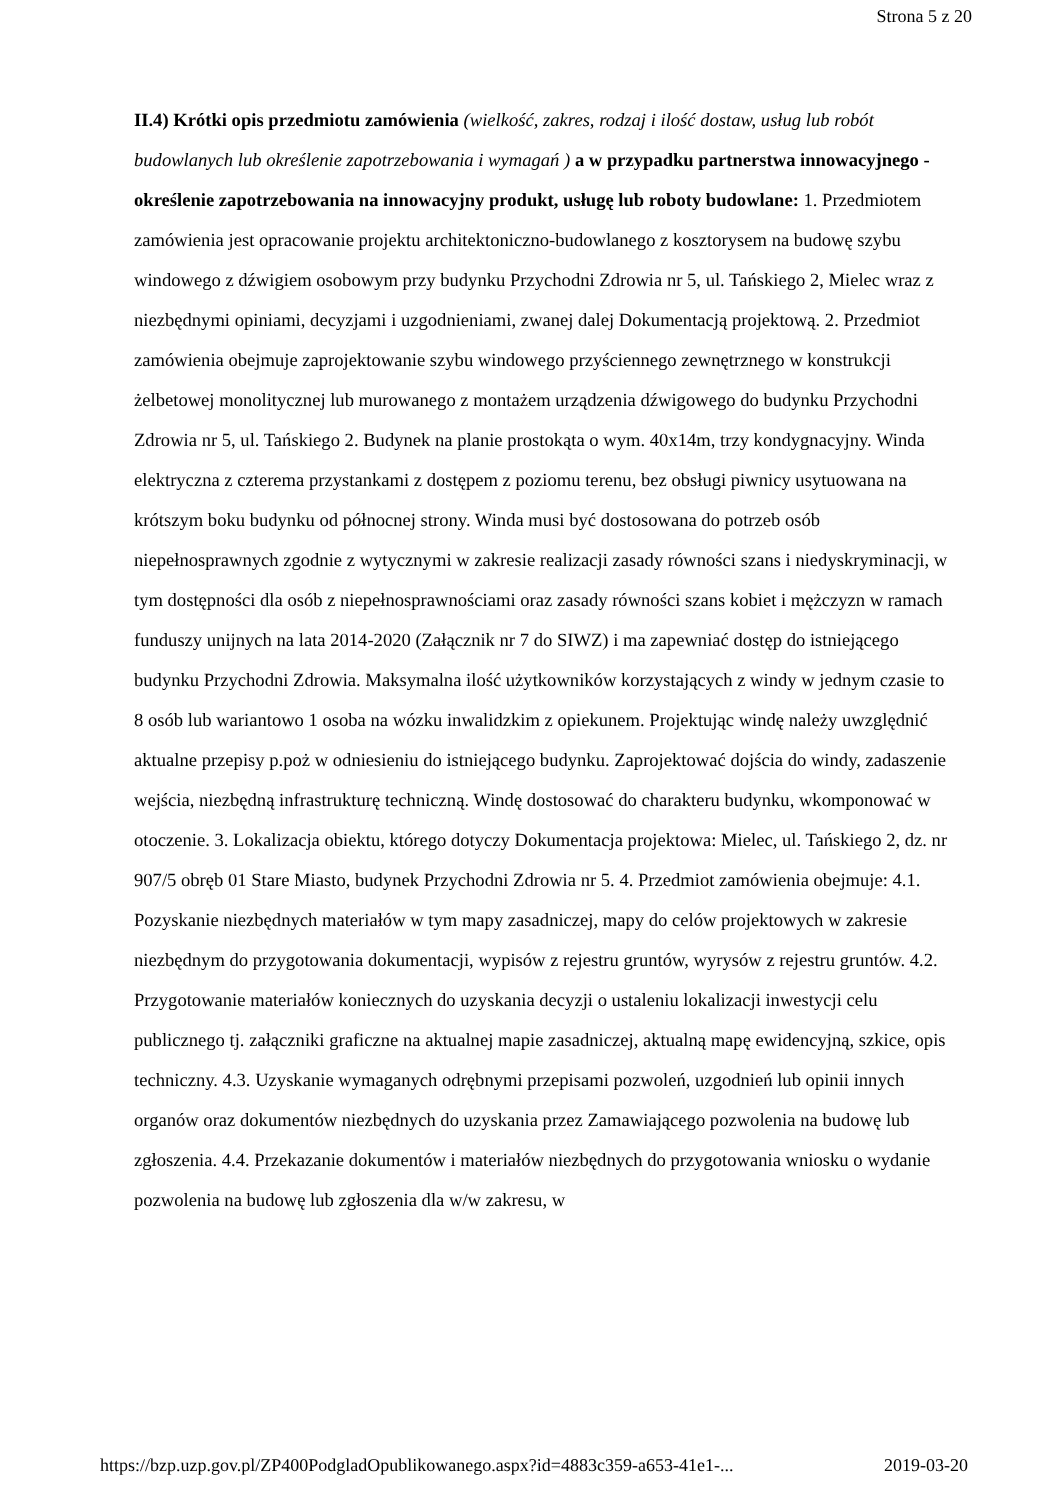Strona 5 z 20
II.4) Krótki opis przedmiotu zamówienia (wielkość, zakres, rodzaj i ilość dostaw, usług lub robót budowlanych lub określenie zapotrzebowania i wymagań ) a w przypadku partnerstwa innowacyjnego - określenie zapotrzebowania na innowacyjny produkt, usługę lub roboty budowlane: 1. Przedmiotem zamówienia jest opracowanie projektu architektoniczno-budowlanego z kosztorysem na budowę szybu windowego z dźwigiem osobowym przy budynku Przychodni Zdrowia nr 5, ul. Tańskiego 2, Mielec wraz z niezbędnymi opiniami, decyzjami i uzgodnieniami, zwanej dalej Dokumentacją projektową. 2. Przedmiot zamówienia obejmuje zaprojektowanie szybu windowego przyściennego zewnętrznego w konstrukcji żelbetowej monolitycznej lub murowanego z montażem urządzenia dźwigowego do budynku Przychodni Zdrowia nr 5, ul. Tańskiego 2. Budynek na planie prostokąta o wym. 40x14m, trzy kondygnacyjny. Winda elektryczna z czterema przystankami z dostępem z poziomu terenu, bez obsługi piwnicy usytuowana na krótszym boku budynku od północnej strony. Winda musi być dostosowana do potrzeb osób niepełnosprawnych zgodnie z wytycznymi w zakresie realizacji zasady równości szans i niedyskryminacji, w tym dostępności dla osób z niepełnosprawnościami oraz zasady równości szans kobiet i mężczyzn w ramach funduszy unijnych na lata 2014-2020 (Załącznik nr 7 do SIWZ) i ma zapewniać dostęp do istniejącego budynku Przychodni Zdrowia. Maksymalna ilość użytkowników korzystających z windy w jednym czasie to 8 osób lub wariantowo 1 osoba na wózku inwalidzkim z opiekunem. Projektując windę należy uwzględnić aktualne przepisy p.poż w odniesieniu do istniejącego budynku. Zaprojektować dojścia do windy, zadaszenie wejścia, niezbędną infrastrukturę techniczną. Windę dostosować do charakteru budynku, wkomponować w otoczenie. 3. Lokalizacja obiektu, którego dotyczy Dokumentacja projektowa: Mielec, ul. Tańskiego 2, dz. nr 907/5 obręb 01 Stare Miasto, budynek Przychodni Zdrowia nr 5. 4. Przedmiot zamówienia obejmuje: 4.1. Pozyskanie niezbędnych materiałów w tym mapy zasadniczej, mapy do celów projektowych w zakresie niezbędnym do przygotowania dokumentacji, wypisów z rejestru gruntów, wyrysów z rejestru gruntów. 4.2. Przygotowanie materiałów koniecznych do uzyskania decyzji o ustaleniu lokalizacji inwestycji celu publicznego tj. załączniki graficzne na aktualnej mapie zasadniczej, aktualną mapę ewidencyjną, szkice, opis techniczny. 4.3. Uzyskanie wymaganych odrębnymi przepisami pozwoleń, uzgodnień lub opinii innych organów oraz dokumentów niezbędnych do uzyskania przez Zamawiającego pozwolenia na budowę lub zgłoszenia. 4.4. Przekazanie dokumentów i materiałów niezbędnych do przygotowania wniosku o wydanie pozwolenia na budowę lub zgłoszenia dla w/w zakresu, w
https://bzp.uzp.gov.pl/ZP400PodgladOpublikowanego.aspx?id=4883c359-a653-41e1-... 2019-03-20